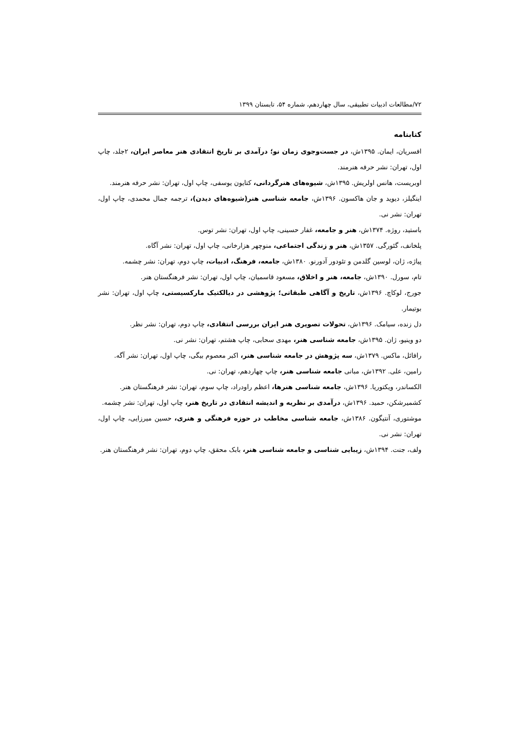۷۲/مطالعات ادبیات تطبیقی، سال چهاردهم، شماره ۵۴، تابستان ۱۳۹۹
کتابنامه
افسریان، ایمان. ۱۳۹۵ش، در جست‌وجوی زمان نو؛ درآمدی بر تاریخ انتقادی هنر معاصر ایران، ۲جلد، چاپ اول، تهران: نشر حرفه هنرمند.
اوبریست، هانس اولریش. ۱۳۹۵ش، شیوه‌های هنرگردانی، کتایون یوسفی، چاپ اول، تهران: نشر حرفه هنرمند.
اینگیلز، دیوید و جان هاکسون. ۱۳۹۶ش، جامعه شناسی هنر(شیوه‌های دیدن)، ترجمه جمال محمدی، چاپ اول، تهران: نشر نی.
باستید، روژه. ۱۳۷۴ش، هنر و جامعه، غفار حسینی، چاپ اول، تهران: نشر توس.
پلخانف، گئورگی. ۱۳۵۷ش، هنر و زندگی اجتماعی، منوچهر هزارخانی، چاپ اول، تهران: نشر آگاه.
پیاژه، ژان، لوسین گلدمن و تئودور آدورنو. ۱۳۸۰ش، جامعه، فرهنگ، ادبیات، چاپ دوم، تهران: نشر چشمه.
تام، سورل. ۱۳۹۰ش، جامعه، هنر و اخلاق، مسعود قاسمیان، چاپ اول، تهران: نشر فرهنگستان هنر.
جورج، لوکاچ. ۱۳۹۶ش، تاریخ و آگاهی طبقاتی؛ پژوهشی در دیالکتیک مارکسیستی، چاپ اول، تهران: نشر بوتیمار.
دل زنده، سیامک. ۱۳۹۶ش، تحولات تصویری هنر ایران بررسی انتقادی، چاپ دوم، تهران: نشر نظر.
دو وینیو، ژان. ۱۳۹۵ش، جامعه شناسی هنر، مهدی سحابی، چاپ هشتم، تهران: نشر نی.
رافائل، ماکس. ۱۳۷۹ش، سه پژوهش در جامعه شناسی هنر، اکبر معصوم بیگی، چاپ اول، تهران: نشر آگه.
رامین، علی. ۱۳۹۲ش، مبانی جامعه شناسی هنر، چاپ چهاردهم، تهران: نی.
الکساندر، ویکتوریا. ۱۳۹۶ش، جامعه شناسی هنرها، اعظم راودراد، چاپ سوم، تهران: نشر فرهنگستان هنر.
کشمیرشکن، حمید. ۱۳۹۶ش، درآمدی بر نظریه و اندیشه انتقادی در تاریخ هنر، چاپ اول، تهران: نشر چشمه.
موشتوری، آنتیگون. ۱۳۸۶ش، جامعه شناسی مخاطب در حوزه فرهنگی و هنری، حسین میرزایی، چاپ اول، تهران: نشر نی.
ولف، جنت. ۱۳۹۴ش، زیبایی شناسی و جامعه شناسی هنر، بابک محقق، چاپ دوم، تهران: نشر فرهنگستان هنر.